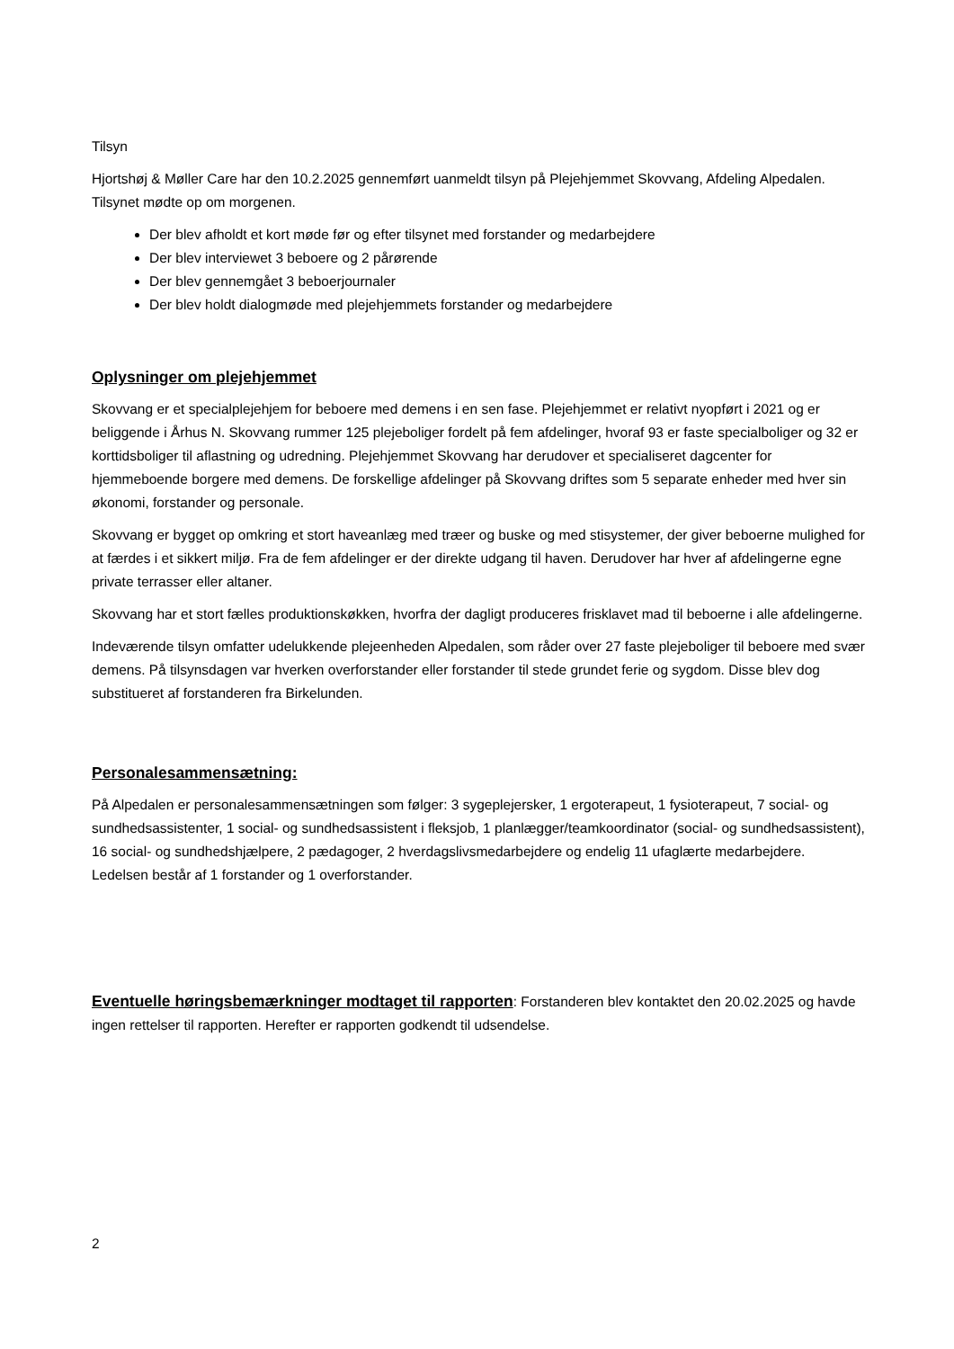Tilsyn
Hjortshøj & Møller Care har den 10.2.2025 gennemført uanmeldt tilsyn på Plejehjemmet Skovvang, Afdeling Alpedalen. Tilsynet mødte op om morgenen.
Der blev afholdt et kort møde før og efter tilsynet med forstander og medarbejdere
Der blev interviewet 3 beboere og 2 pårørende
Der blev gennemgået 3 beboerjournaler
Der blev holdt dialogmøde med plejehjemmets forstander og medarbejdere
Oplysninger om plejehjemmet
Skovvang er et specialplejehjem for beboere med demens i en sen fase. Plejehjemmet er relativt nyopført i 2021 og er beliggende i Århus N. Skovvang rummer 125 plejeboliger fordelt på fem afdelinger, hvoraf 93 er faste specialboliger og 32 er korttidsboliger til aflastning og udredning. Plejehjemmet Skovvang har derudover et specialiseret dagcenter for hjemmeboende borgere med demens. De forskellige afdelinger på Skovvang driftes som 5 separate enheder med hver sin økonomi, forstander og personale.
Skovvang er bygget op omkring et stort haveanlæg med træer og buske og med stisystemer, der giver beboerne mulighed for at færdes i et sikkert miljø. Fra de fem afdelinger er der direkte udgang til haven. Derudover har hver af afdelingerne egne private terrasser eller altaner.
Skovvang har et stort fælles produktionskøkken, hvorfra der dagligt produceres frisklavet mad til beboerne i alle afdelingerne.
Indeværende tilsyn omfatter udelukkende plejeenheden Alpedalen, som råder over 27 faste plejeboliger til beboere med svær demens. På tilsynsdagen var hverken overforstander eller forstander til stede grundet ferie og sygdom. Disse blev dog substitueret af forstanderen fra Birkelunden.
Personalesammensætning:
På Alpedalen er personalesammensætningen som følger: 3 sygeplejersker, 1 ergoterapeut, 1 fysioterapeut, 7 social- og sundhedsassistenter, 1 social- og sundhedsassistent i fleksjob, 1 planlægger/teamkoordinator (social- og sundhedsassistent), 16 social- og sundhedshjælpere, 2 pædagoger, 2 hverdagslivsmedarbejdere og endelig 11 ufaglærte medarbejdere. Ledelsen består af 1 forstander og 1 overforstander.
Eventuelle høringsbemærkninger modtaget til rapporten: Forstanderen blev kontaktet den 20.02.2025 og havde ingen rettelser til rapporten. Herefter er rapporten godkendt til udsendelse.
2